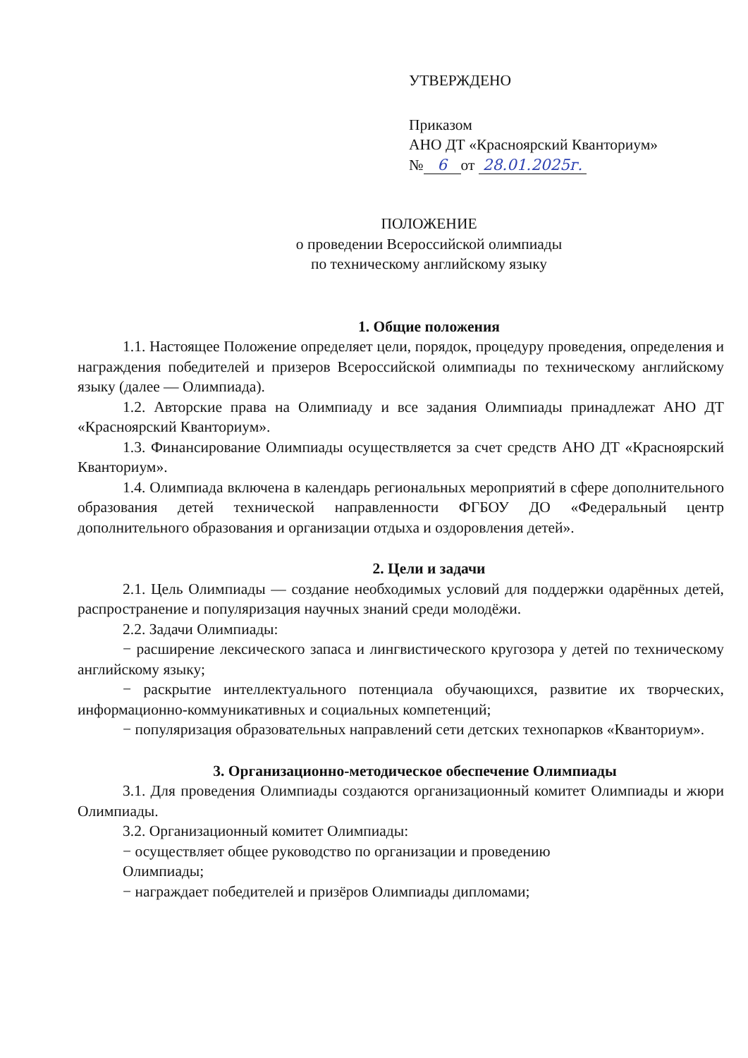УТВЕРЖДЕНО
Приказом
АНО ДТ «Красноярский Кванториум»
№ 6 от 28.01.2025г.
ПОЛОЖЕНИЕ
о проведении Всероссийской олимпиады
по техническому английскому языку
1. Общие положения
1.1. Настоящее Положение определяет цели, порядок, процедуру проведения, определения и награждения победителей и призеров Всероссийской олимпиады по техническому английскому языку (далее — Олимпиада).
1.2. Авторские права на Олимпиаду и все задания Олимпиады принадлежат АНО ДТ «Красноярский Кванториум».
1.3. Финансирование Олимпиады осуществляется за счет средств АНО ДТ «Красноярский Кванториум».
1.4. Олимпиада включена в календарь региональных мероприятий в сфере дополнительного образования детей технической направленности ФГБОУ ДО «Федеральный центр дополнительного образования и организации отдыха и оздоровления детей».
2. Цели и задачи
2.1. Цель Олимпиады — создание необходимых условий для поддержки одарённых детей, распространение и популяризация научных знаний среди молодёжи.
2.2. Задачи Олимпиады:
− расширение лексического запаса и лингвистического кругозора у детей по техническому английскому языку;
− раскрытие интеллектуального потенциала обучающихся, развитие их творческих, информационно-коммуникативных и социальных компетенций;
− популяризация образовательных направлений сети детских технопарков «Кванториум».
3. Организационно-методическое обеспечение Олимпиады
3.1. Для проведения Олимпиады создаются организационный комитет Олимпиады и жюри Олимпиады.
3.2. Организационный комитет Олимпиады:
− осуществляет общее руководство по организации и проведению
Олимпиады;
− награждает победителей и призёров Олимпиады дипломами;